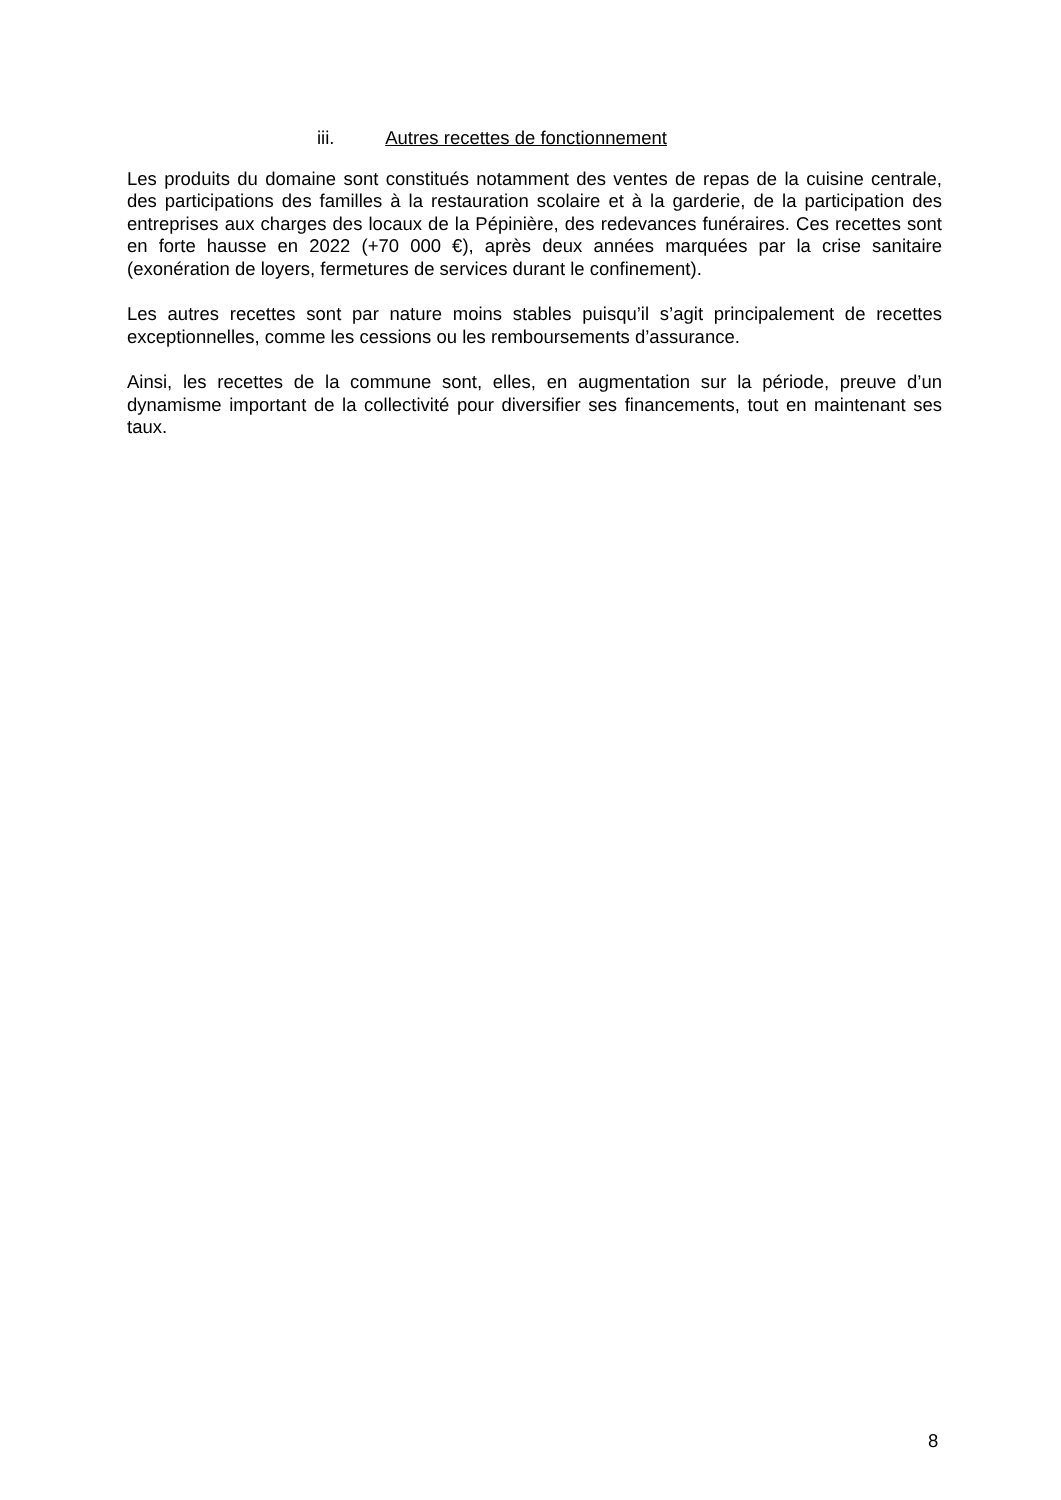iii. Autres recettes de fonctionnement
Les produits du domaine sont constitués notamment des ventes de repas de la cuisine centrale, des participations des familles à la restauration scolaire et à la garderie, de la participation des entreprises aux charges des locaux de la Pépinière, des redevances funéraires. Ces recettes sont en forte hausse en 2022 (+70 000 €), après deux années marquées par la crise sanitaire (exonération de loyers, fermetures de services durant le confinement).
Les autres recettes sont par nature moins stables puisqu’il s’agit principalement de recettes exceptionnelles, comme les cessions ou les remboursements d’assurance.
Ainsi, les recettes de la commune sont, elles, en augmentation sur la période, preuve d’un dynamisme important de la collectivité pour diversifier ses financements, tout en maintenant ses taux.
8